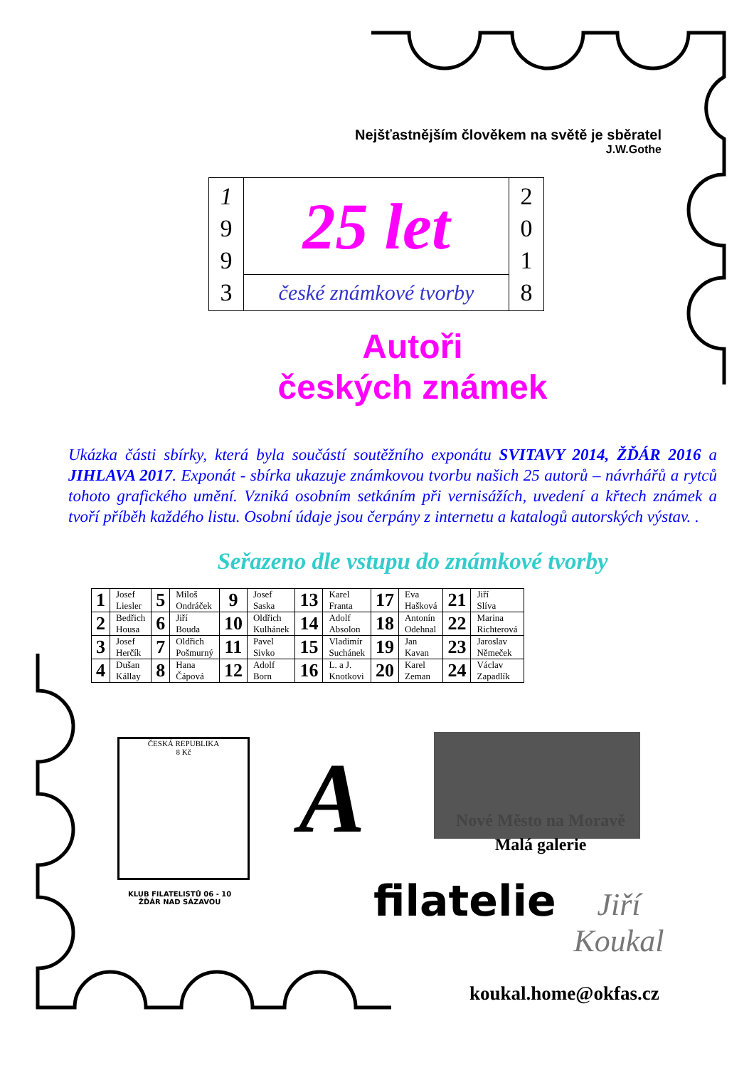Nejšťastnějším člověkem na světě je sběratel
J.W.Gothe
| 1 9 9 3 | 25 let | 2 0 1 8 |
| | české známkové tvorby | |
Autoři
českých známek
Ukázka části sbírky, která byla součástí soutěžního exponátu SVITAVY 2014, ŽĎÁR 2016 a JIHLAVA 2017. Exponát - sbírka ukazuje známkovou tvorbu našich 25 autorů – návrhářů a rytců tohoto grafického umění. Vzniká osobním setkáním při vernisážích, uvedení a křtech známek a tvoří příběh každého listu. Osobní údaje jsou čerpány z internetu a katalogů autorských výstav. .
Seřazeno dle vstupu do známkové tvorby
| 1 | Josef Liesler | 5 | Miloš Ondráček | 9 | Josef Saska | 13 | Karel Franta | 17 | Eva Hašková | 21 | Jiří Slíva |
| 2 | Bedřich Housa | 6 | Jiří Bouda | 10 | Oldřich Kulhánek | 14 | Adolf Absolon | 18 | Antonín Odehnal | 22 | Marina Richterová |
| 3 | Josef Herčík | 7 | Oldřich Pošmurný | 11 | Pavel Sivko | 15 | Vladimír Suchánek | 19 | Jan Kavan | 23 | Jaroslav Němeček |
| 4 | Dušan Kállay | 8 | Hana Čápová | 12 | Adolf Born | 16 | L. a J. Knotkovi | 20 | Karel Zeman | 24 | Václav Zapadlík |
ČESKÁ REPUBLIKA
8 Kč
KLUB FILATELISTŮ 06 - 10
ŽĎÁR NAD SÁZAVOU
A
Nové Město na Moravě
Malá galerie
filatelie
Jiří
Koukal
koukal.home@okfas.cz